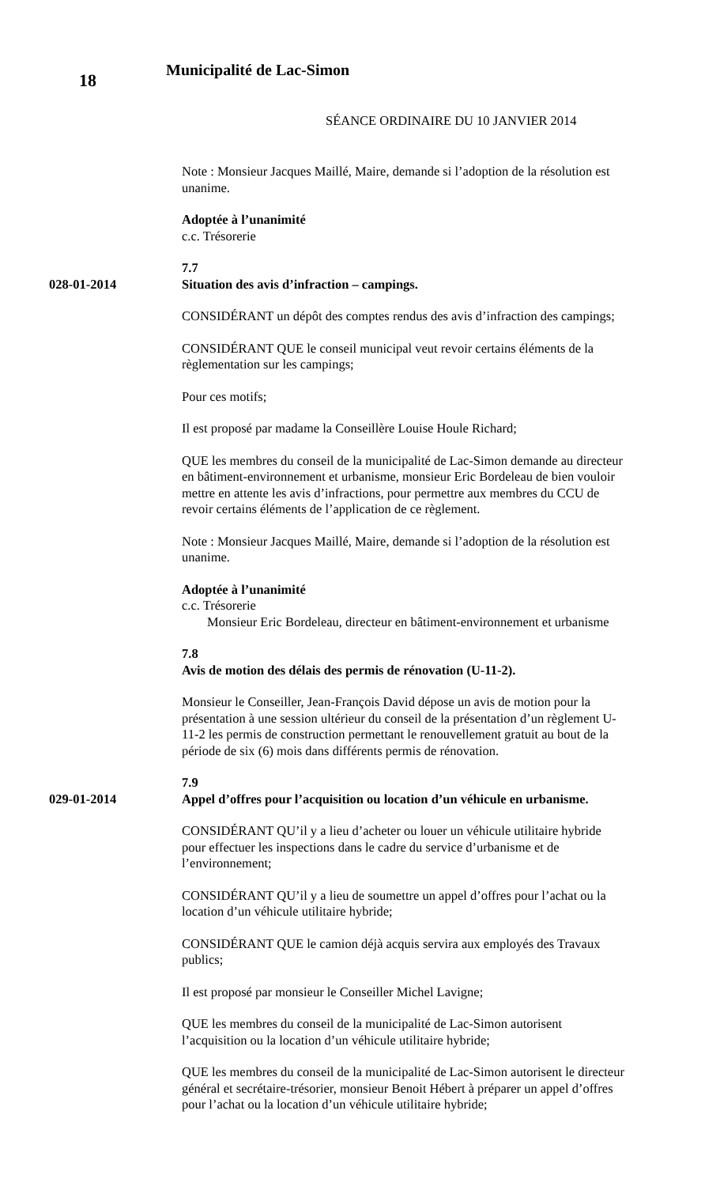18
Municipalité de Lac-Simon
SÉANCE ORDINAIRE DU 10 JANVIER 2014
Note : Monsieur Jacques Maillé, Maire, demande si l’adoption de la résolution est unanime.
Adoptée à l’unanimité
c.c. Trésorerie
7.7
028-01-2014 Situation des avis d’infraction – campings.
CONSIDÉRANT un dépôt des comptes rendus des avis d’infraction des campings;
CONSIDÉRANT QUE le conseil municipal veut revoir certains éléments de la règlementation sur les campings;
Pour ces motifs;
Il est proposé par madame la Conseillère Louise Houle Richard;
QUE les membres du conseil de la municipalité de Lac-Simon demande au directeur en bâtiment-environnement et urbanisme, monsieur Eric Bordeleau de bien vouloir mettre en attente les avis d’infractions, pour permettre aux membres du CCU de revoir certains éléments de l’application de ce règlement.
Note : Monsieur Jacques Maillé, Maire, demande si l’adoption de la résolution est unanime.
Adoptée à l’unanimité
c.c. Trésorerie
Monsieur Eric Bordeleau, directeur en bâtiment-environnement et urbanisme
7.8
Avis de motion des délais des permis de rénovation (U-11-2).
Monsieur le Conseiller, Jean-François David dépose un avis de motion pour la présentation à une session ultérieur du conseil de la présentation d’un règlement U-11-2 les permis de construction permettant le renouvellement gratuit au bout de la période de six (6) mois dans différents permis de rénovation.
7.9
029-01-2014 Appel d’offres pour l’acquisition ou location d’un véhicule en urbanisme.
CONSIDÉRANT QU’il y a lieu d’acheter ou louer un véhicule utilitaire hybride pour effectuer les inspections dans le cadre du service d’urbanisme et de l’environnement;
CONSIDÉRANT QU’il y a lieu de soumettre un appel d’offres pour l’achat ou la location d’un véhicule utilitaire hybride;
CONSIDÉRANT QUE le camion déjà acquis servira aux employés des Travaux publics;
Il est proposé par monsieur le Conseiller Michel Lavigne;
QUE les membres du conseil de la municipalité de Lac-Simon autorisent l’acquisition ou la location d’un véhicule utilitaire hybride;
QUE les membres du conseil de la municipalité de Lac-Simon autorisent le directeur général et secrétaire-trésorier, monsieur Benoit Hébert à préparer un appel d’offres pour l’achat ou la location d’un véhicule utilitaire hybride;